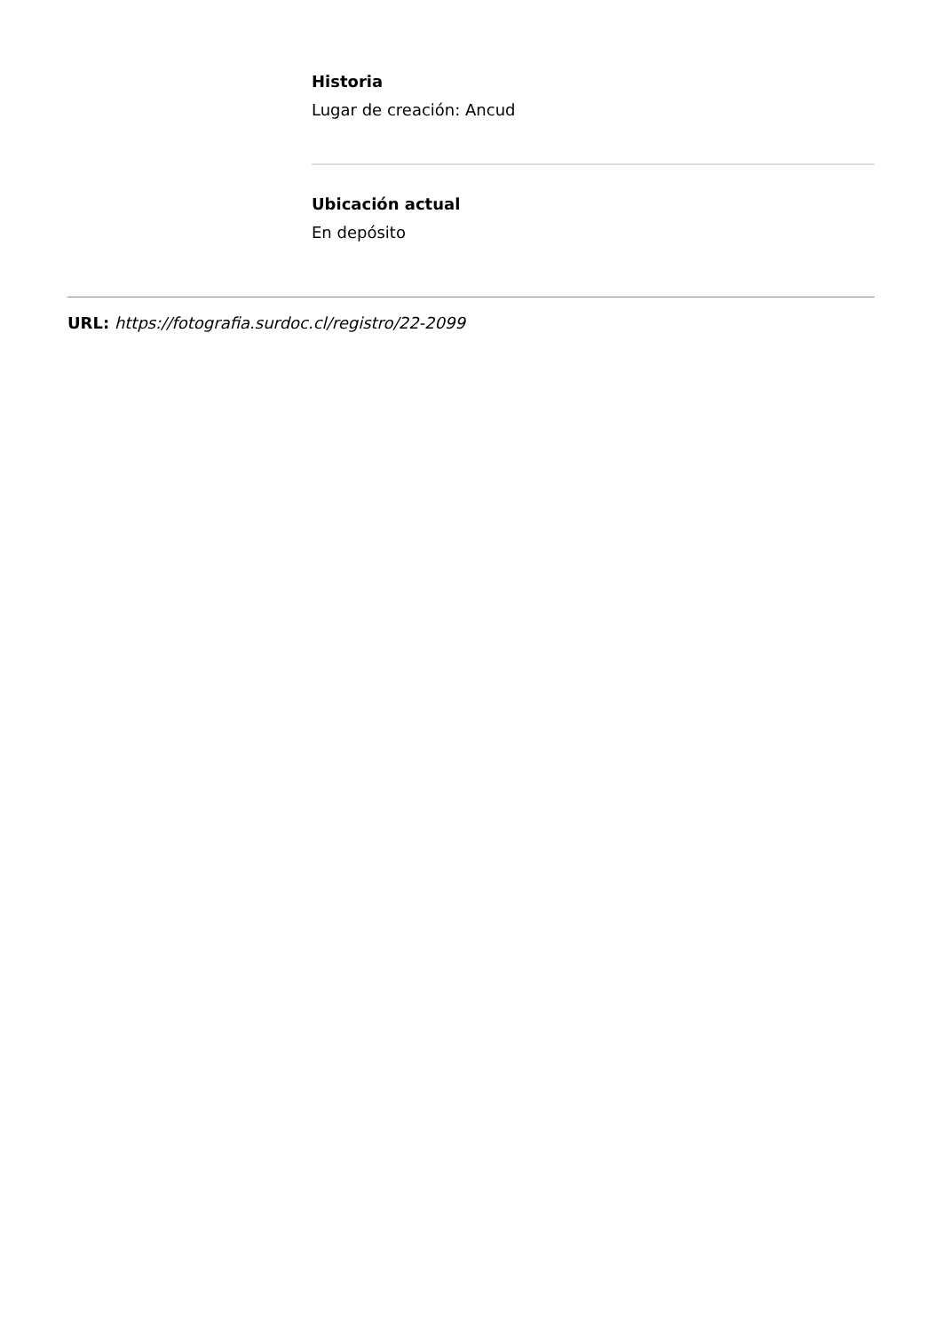Historia
Lugar de creación: Ancud
Ubicación actual
En depósito
URL: https://fotografia.surdoc.cl/registro/22-2099